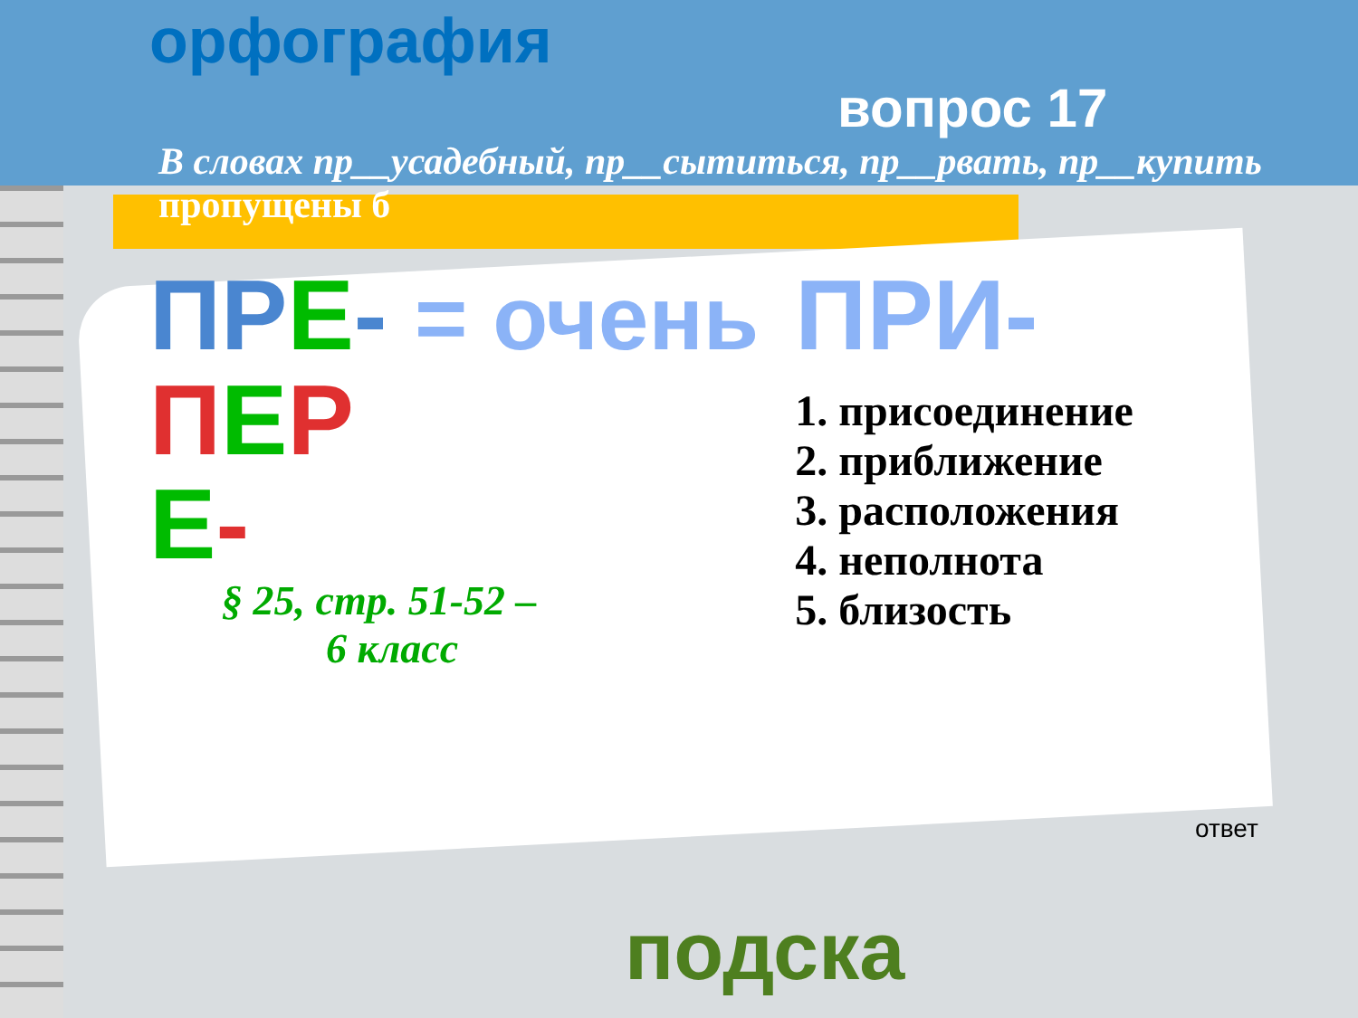орфография
вопрос 17
В словах пр__усадебный, пр__сытиться, пр__рвать, пр__купить пропущены б
ПР Е- = очень
ПЕР
Е-
§ 25, стр. 51-52 –
6 класс
ПРИ-
1. присоединение
2. приближение
3. расположения
4. неполнота
5. близость
ответ
подска